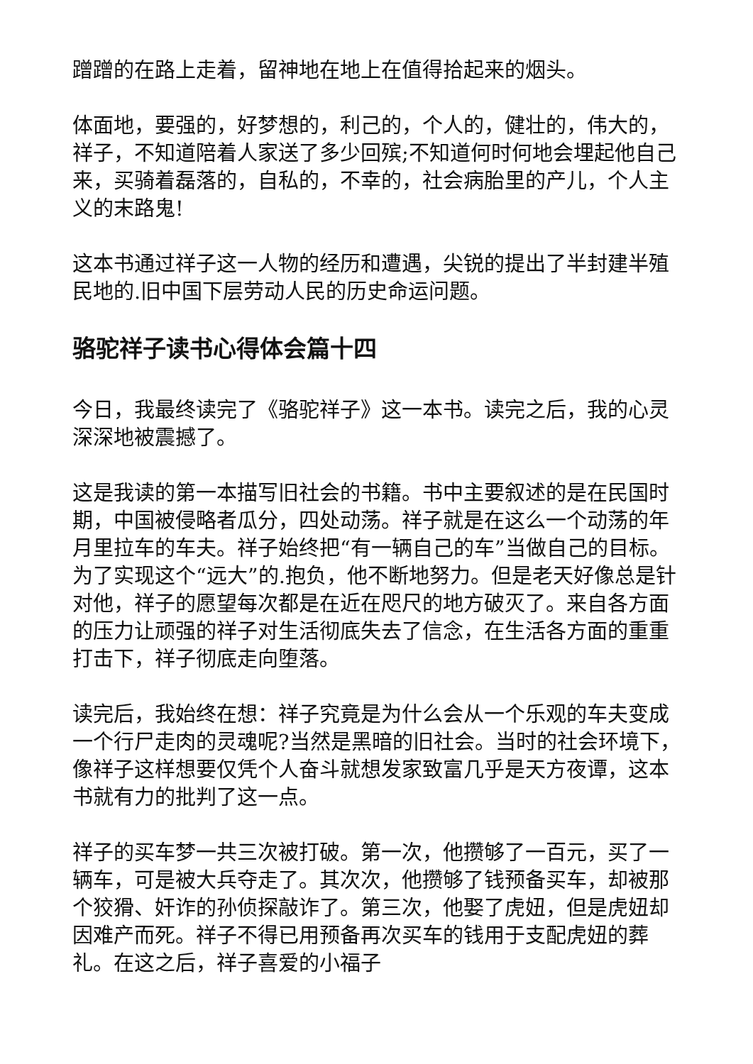蹭蹭的在路上走着，留神地在地上在值得拾起来的烟头。
体面地，要强的，好梦想的，利己的，个人的，健壮的，伟大的，祥子，不知道陪着人家送了多少回殡;不知道何时何地会埋起他自己来，买骑着磊落的，自私的，不幸的，社会病胎里的产儿，个人主义的末路鬼!
这本书通过祥子这一人物的经历和遭遇，尖锐的提出了半封建半殖民地的.旧中国下层劳动人民的历史命运问题。
骆驼祥子读书心得体会篇十四
今日，我最终读完了《骆驼祥子》这一本书。读完之后，我的心灵深深地被震撼了。
这是我读的第一本描写旧社会的书籍。书中主要叙述的是在民国时期，中国被侵略者瓜分，四处动荡。祥子就是在这么一个动荡的年月里拉车的车夫。祥子始终把“有一辆自己的车”当做自己的目标。为了实现这个“远大”的.抱负，他不断地努力。但是老天好像总是针对他，祥子的愿望每次都是在近在咫尺的地方破灭了。来自各方面的压力让顽强的祥子对生活彻底失去了信念，在生活各方面的重重打击下，祥子彻底走向堕落。
读完后，我始终在想：祥子究竟是为什么会从一个乐观的车夫变成一个行尸走肉的灵魂呢?当然是黑暗的旧社会。当时的社会环境下，像祥子这样想要仅凭个人奋斗就想发家致富几乎是天方夜谭，这本书就有力的批判了这一点。
祥子的买车梦一共三次被打破。第一次，他攒够了一百元，买了一辆车，可是被大兵夺走了。其次次，他攒够了钱预备买车，却被那个狡猾、奸诈的孙侦探敲诈了。第三次，他娶了虎妞，但是虎妞却因难产而死。祥子不得已用预备再次买车的钱用于支配虎妞的葬礼。在这之后，祥子喜爱的小福子